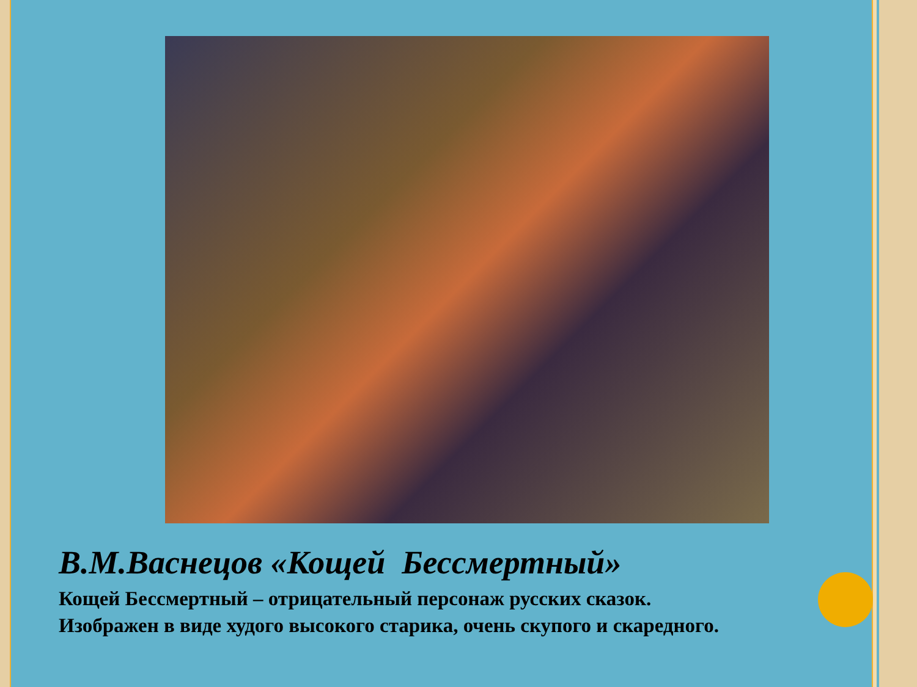В.М.Васнецов «Кощей Бессмертный»
Кощей Бессмертный – отрицательный персонаж русских сказок.
Изображен в виде худого высокого старика, очень скупого и скаредного.